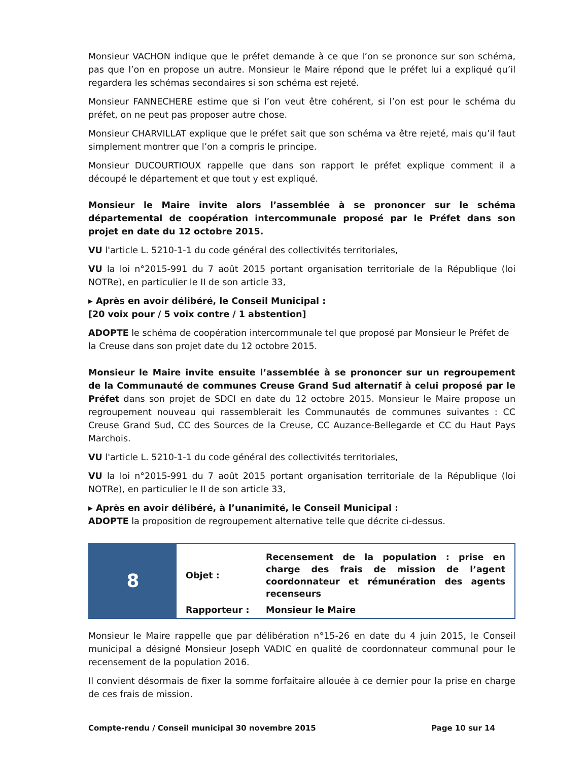Monsieur VACHON indique que le préfet demande à ce que l’on se prononce sur son schéma, pas que l’on en propose un autre. Monsieur le Maire répond que le préfet lui a expliqué qu’il regardera les schémas secondaires si son schéma est rejeté.
Monsieur FANNECHERE estime que si l’on veut être cohérent, si l’on est pour le schéma du préfet, on ne peut pas proposer autre chose.
Monsieur CHARVILLAT explique que le préfet sait que son schéma va être rejeté, mais qu’il faut simplement montrer que l’on a compris le principe.
Monsieur DUCOURTIOUX rappelle que dans son rapport le préfet explique comment il a découpé le département et que tout y est expliqué.
Monsieur le Maire invite alors l’assemblée à se prononcer sur le schéma départemental de coopération intercommunale proposé par le Préfet dans son projet en date du 12 octobre 2015.
VU l'article L. 5210-1-1 du code général des collectivités territoriales,
VU la loi n°2015-991 du 7 août 2015 portant organisation territoriale de la République (loi NOTRe), en particulier le II de son article 33,
▸ Après en avoir délibéré, le Conseil Municipal :
[20 voix pour / 5 voix contre / 1 abstention]
ADOPTE le schéma de coopération intercommunale tel que proposé par Monsieur le Préfet de la Creuse dans son projet date du 12 octobre 2015.
Monsieur le Maire invite ensuite l’assemblée à se prononcer sur un regroupement de la Communauté de communes Creuse Grand Sud alternatif à celui proposé par le Préfet dans son projet de SDCI en date du 12 octobre 2015. Monsieur le Maire propose un regroupement nouveau qui rassemblerait les Communautés de communes suivantes : CC Creuse Grand Sud, CC des Sources de la Creuse, CC Auzance-Bellegarde et CC du Haut Pays Marchois.
VU l'article L. 5210-1-1 du code général des collectivités territoriales,
VU la loi n°2015-991 du 7 août 2015 portant organisation territoriale de la République (loi NOTRe), en particulier le II de son article 33,
▸ Après en avoir délibéré, à l’unanimité, le Conseil Municipal :
ADOPTE la proposition de regroupement alternative telle que décrite ci-dessus.
8
| Objet : | Recensement de la population : prise en charge des frais de mission de l’agent coordonnateur et rémunération des agents recenseurs |
| Rapporteur : | Monsieur le Maire |
Monsieur le Maire rappelle que par délibération n°15-26 en date du 4 juin 2015, le Conseil municipal a désigné Monsieur Joseph VADIC en qualité de coordonnateur communal pour le recensement de la population 2016.
Il convient désormais de fixer la somme forfaitaire allouée à ce dernier pour la prise en charge de ces frais de mission.
Compte-rendu / Conseil municipal 30 novembre 2015 Page 10 sur 14